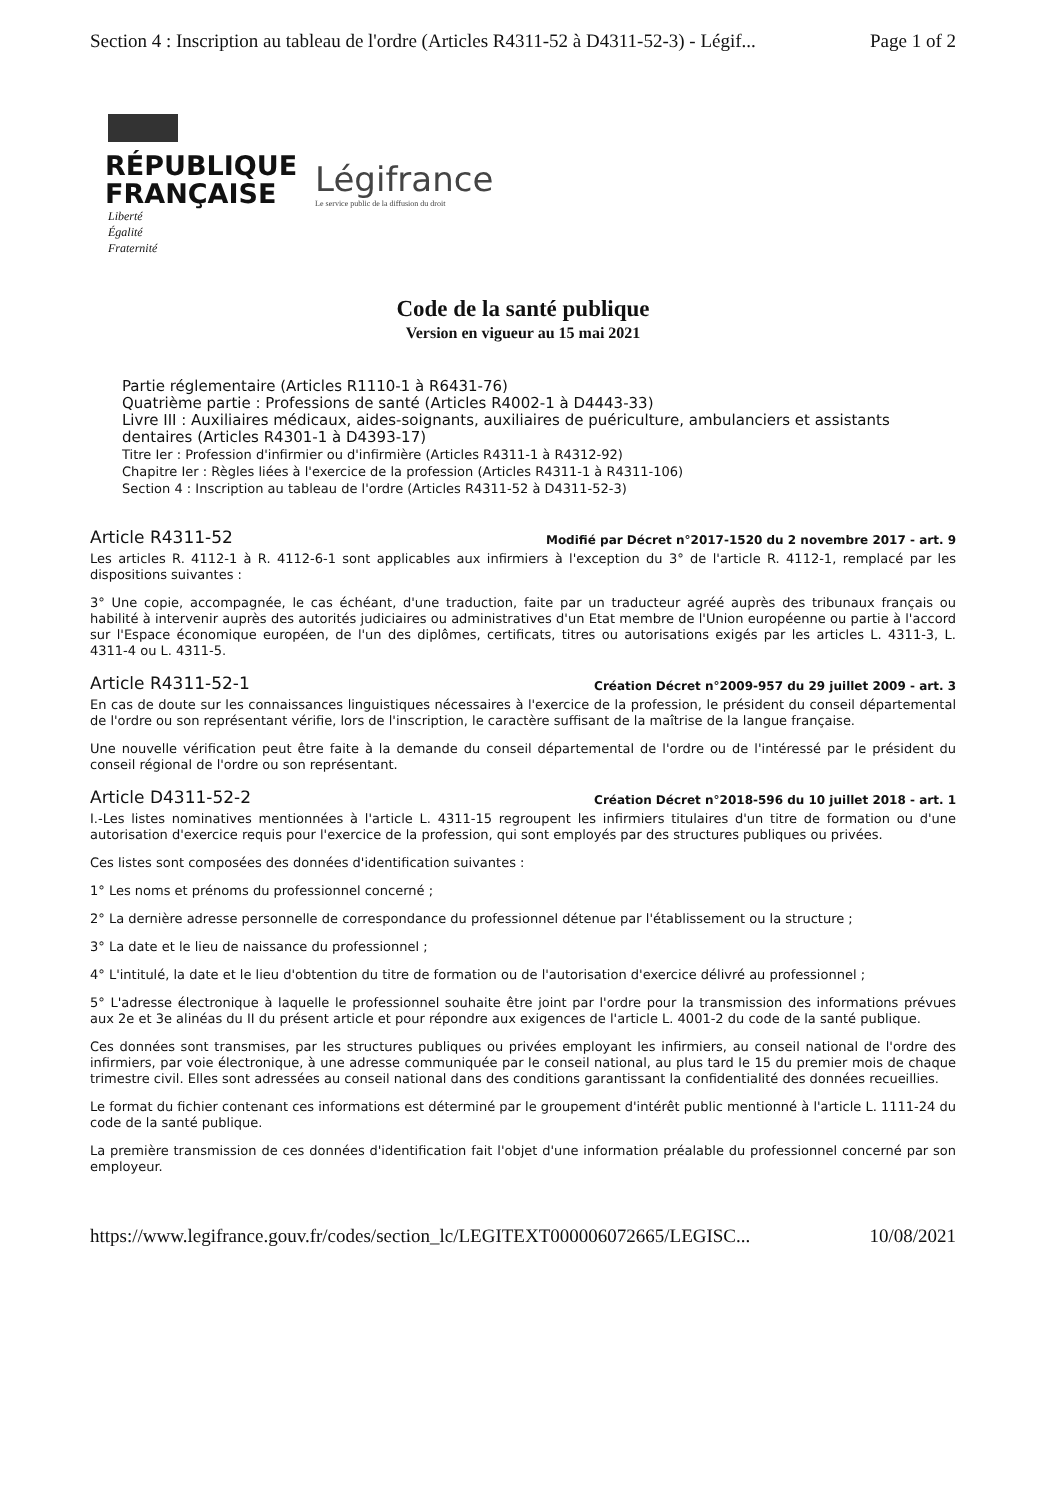Section 4 : Inscription au tableau de l'ordre (Articles R4311-52 à D4311-52-3) - Légif... Page 1 of 2
RÉPUBLIQUE
FRANÇAISE
Légifrance
Le service public de la diffusion du droit
Liberté
Égalité
Fraternité
Code de la santé publique
Version en vigueur au 15 mai 2021
Partie réglementaire (Articles R1110-1 à R6431-76)
Quatrième partie : Professions de santé (Articles R4002-1 à D4443-33)
Livre III : Auxiliaires médicaux, aides-soignants, auxiliaires de puériculture, ambulanciers et assistants dentaires (Articles R4301-1 à D4393-17)
Titre Ier : Profession d'infirmier ou d'infirmière (Articles R4311-1 à R4312-92)
Chapitre Ier : Règles liées à l'exercice de la profession (Articles R4311-1 à R4311-106)
Section 4 : Inscription au tableau de l'ordre (Articles R4311-52 à D4311-52-3)
Article R4311-52 Modifié par Décret n°2017-1520 du 2 novembre 2017 - art. 9
Les articles R. 4112-1 à R. 4112-6-1 sont applicables aux infirmiers à l'exception du 3° de l'article R. 4112-1, remplacé par les dispositions suivantes :
3° Une copie, accompagnée, le cas échéant, d'une traduction, faite par un traducteur agréé auprès des tribunaux français ou habilité à intervenir auprès des autorités judiciaires ou administratives d'un Etat membre de l'Union européenne ou partie à l'accord sur l'Espace économique européen, de l'un des diplômes, certificats, titres ou autorisations exigés par les articles L. 4311-3, L. 4311-4 ou L. 4311-5.
Article R4311-52-1 Création Décret n°2009-957 du 29 juillet 2009 - art. 3
En cas de doute sur les connaissances linguistiques nécessaires à l'exercice de la profession, le président du conseil départemental de l'ordre ou son représentant vérifie, lors de l'inscription, le caractère suffisant de la maîtrise de la langue française.
Une nouvelle vérification peut être faite à la demande du conseil départemental de l'ordre ou de l'intéressé par le président du conseil régional de l'ordre ou son représentant.
Article D4311-52-2 Création Décret n°2018-596 du 10 juillet 2018 - art. 1
I.-Les listes nominatives mentionnées à l'article L. 4311-15 regroupent les infirmiers titulaires d'un titre de formation ou d'une autorisation d'exercice requis pour l'exercice de la profession, qui sont employés par des structures publiques ou privées.
Ces listes sont composées des données d'identification suivantes :
1° Les noms et prénoms du professionnel concerné ;
2° La dernière adresse personnelle de correspondance du professionnel détenue par l'établissement ou la structure ;
3° La date et le lieu de naissance du professionnel ;
4° L'intitulé, la date et le lieu d'obtention du titre de formation ou de l'autorisation d'exercice délivré au professionnel ;
5° L'adresse électronique à laquelle le professionnel souhaite être joint par l'ordre pour la transmission des informations prévues aux 2e et 3e alinéas du II du présent article et pour répondre aux exigences de l'article L. 4001-2 du code de la santé publique.
Ces données sont transmises, par les structures publiques ou privées employant les infirmiers, au conseil national de l'ordre des infirmiers, par voie électronique, à une adresse communiquée par le conseil national, au plus tard le 15 du premier mois de chaque trimestre civil. Elles sont adressées au conseil national dans des conditions garantissant la confidentialité des données recueillies.
Le format du fichier contenant ces informations est déterminé par le groupement d'intérêt public mentionné à l'article L. 1111-24 du code de la santé publique.
La première transmission de ces données d'identification fait l'objet d'une information préalable du professionnel concerné par son employeur.
https://www.legifrance.gouv.fr/codes/section_lc/LEGITEXT000006072665/LEGISC... 10/08/2021